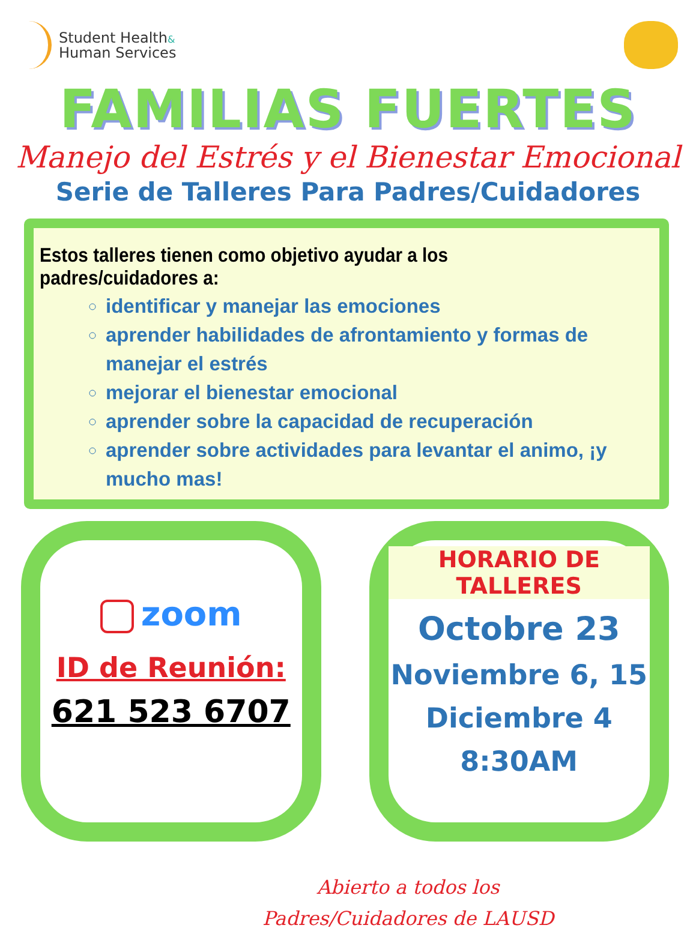Student Health&
Human Services
FAMILIAS FUERTES
Manejo del Estrés y el Bienestar Emocional
Serie de Talleres Para Padres/Cuidadores
Estos talleres tienen como objetivo ayudar a los padres/cuidadores a:
identificar y manejar las emociones
aprender habilidades de afrontamiento y formas de manejar el estrés
mejorar el bienestar emocional
aprender sobre la capacidad de recuperación
aprender sobre actividades para levantar el animo, ¡y mucho mas!
zoom
ID de Reunión:
621 523 6707
HORARIO DE TALLERES
Octobre 23
Noviembre 6, 15
Diciembre 4
8:30AM
Abierto a todos los
Padres/Cuidadores de LAUSD